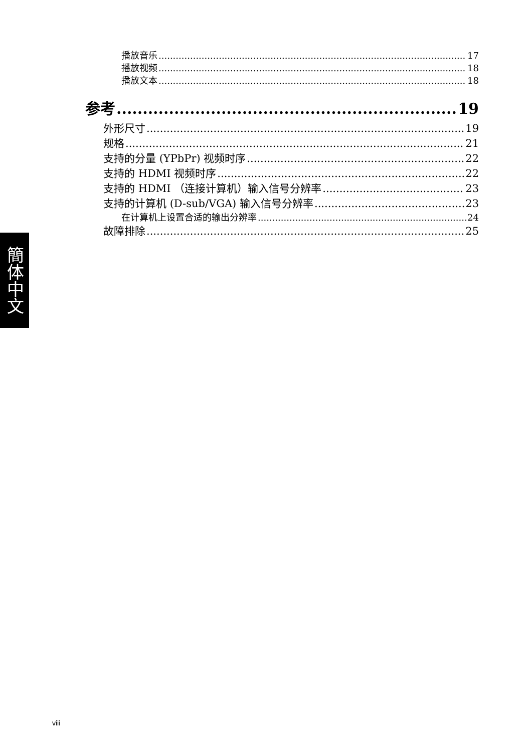簡体中文
播放音乐 17
播放视频 18
播放文本 18
参考 19
外形尺寸 19
规格 21
支持的分量 (YPbPr) 视频时序 22
支持的 HDMI 视频时序 22
支持的 HDMI （连接计算机）输入信号分辨率 23
支持的计算机 (D-sub/VGA) 输入信号分辨率 23
在计算机上设置合适的输出分辨率 24
故障排除 25
viii